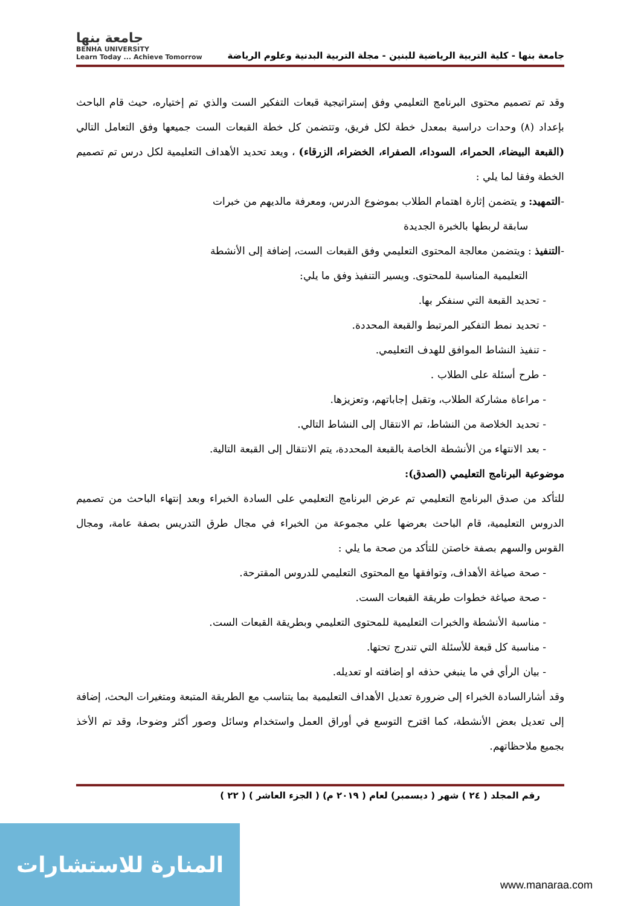جامعة بنها - كلية التربية الرياضية للبنين - مجلة التربية البدنية وعلوم الرياضة
جامعة بنها
BENHA UNIVERSITY
Learn Today ... Achieve Tomorrow
وقد تم تصميم محتوى البرنامج التعليمي وفق إستراتيجية قبعات التفكير الست والذي تم إختياره، حيث قام الباحث بإعداد (٨) وحدات دراسية بمعدل خطة لكل فريق، وتتضمن كل خطة القبعات الست جميعها وفق التعامل التالي (القبعة البيضاء، الحمراء، السوداء، الصفراء، الخضراء، الزرقاء) ، ويعد تحديد الأهداف التعليمية لكل درس تم تصميم الخطة وفقا لما يلي :
-التمهيد: و يتضمن إثارة اهتمام الطلاب بموضوع الدرس، ومعرفة مالديهم من خبرات
سابقة لربطها بالخبرة الجديدة
-التنفيذ : ويتضمن معالجة المحتوى التعليمي وفق القبعات الست، إضافة إلى الأنشطة
التعليمية المناسبة للمحتوى. ويسير التنفيذ وفق ما يلي:
- تحديد القبعة التي سنفكر بها.
- تحديد نمط التفكير المرتبط والقبعة المحددة.
- تنفيذ النشاط الموافق للهدف التعليمي.
- طرح أسئلة على الطلاب .
- مراعاة مشاركة الطلاب، وتقبل إجاباتهم، وتعزيزها.
- تحديد الخلاصة من النشاط، تم الانتقال إلى النشاط التالي.
- بعد الانتهاء من الأنشطة الخاصة بالقبعة المحددة، يتم الانتقال إلى القبعة التالية.
موضوعية البرنامج التعليمي (الصدق):
للتأكد من صدق البرنامج التعليمي تم عرض البرنامج التعليمي على السادة الخبراء وبعد إنتهاء الباحث من تصميم الدروس التعليمية، قام الباحث بعرضها علي مجموعة من الخبراء في مجال طرق التدريس بصفة عامة، ومجال القوس والسهم بصفة خاصتن للتأكد من صحة ما يلي :
- صحة صياغة الأهداف، وتوافقها مع المحتوى التعليمي للدروس المقترحة.
- صحة صياغة خطوات طريقة القبعات الست.
- مناسبة الأنشطة والخبرات التعليمية للمحتوى التعليمي وبطريقة القبعات الست.
- مناسبة كل قبعة للأسئلة التي تندرج تحتها.
- بيان الرأي في ما ينبغي حذفه او إضافته او تعديله.
وقد أشارالسادة الخبراء إلى ضرورة تعديل الأهداف التعليمية بما يتناسب مع الطريقة المتبعة ومتغيرات البحث، إضافة إلى تعديل بعض الأنشطة، كما اقترح التوسع في أوراق العمل واستخدام وسائل وصور أكثر وضوحا، وقد تم الأخذ بجميع ملاحظاتهم.
رقم المجلد ( ٢٤ ) شهر ( ديسمبر) لعام ( ٢٠١٩ م) ( الجزء العاشر ) ( ٢٢ )
المنارة للاستشارات
www.manaraa.com